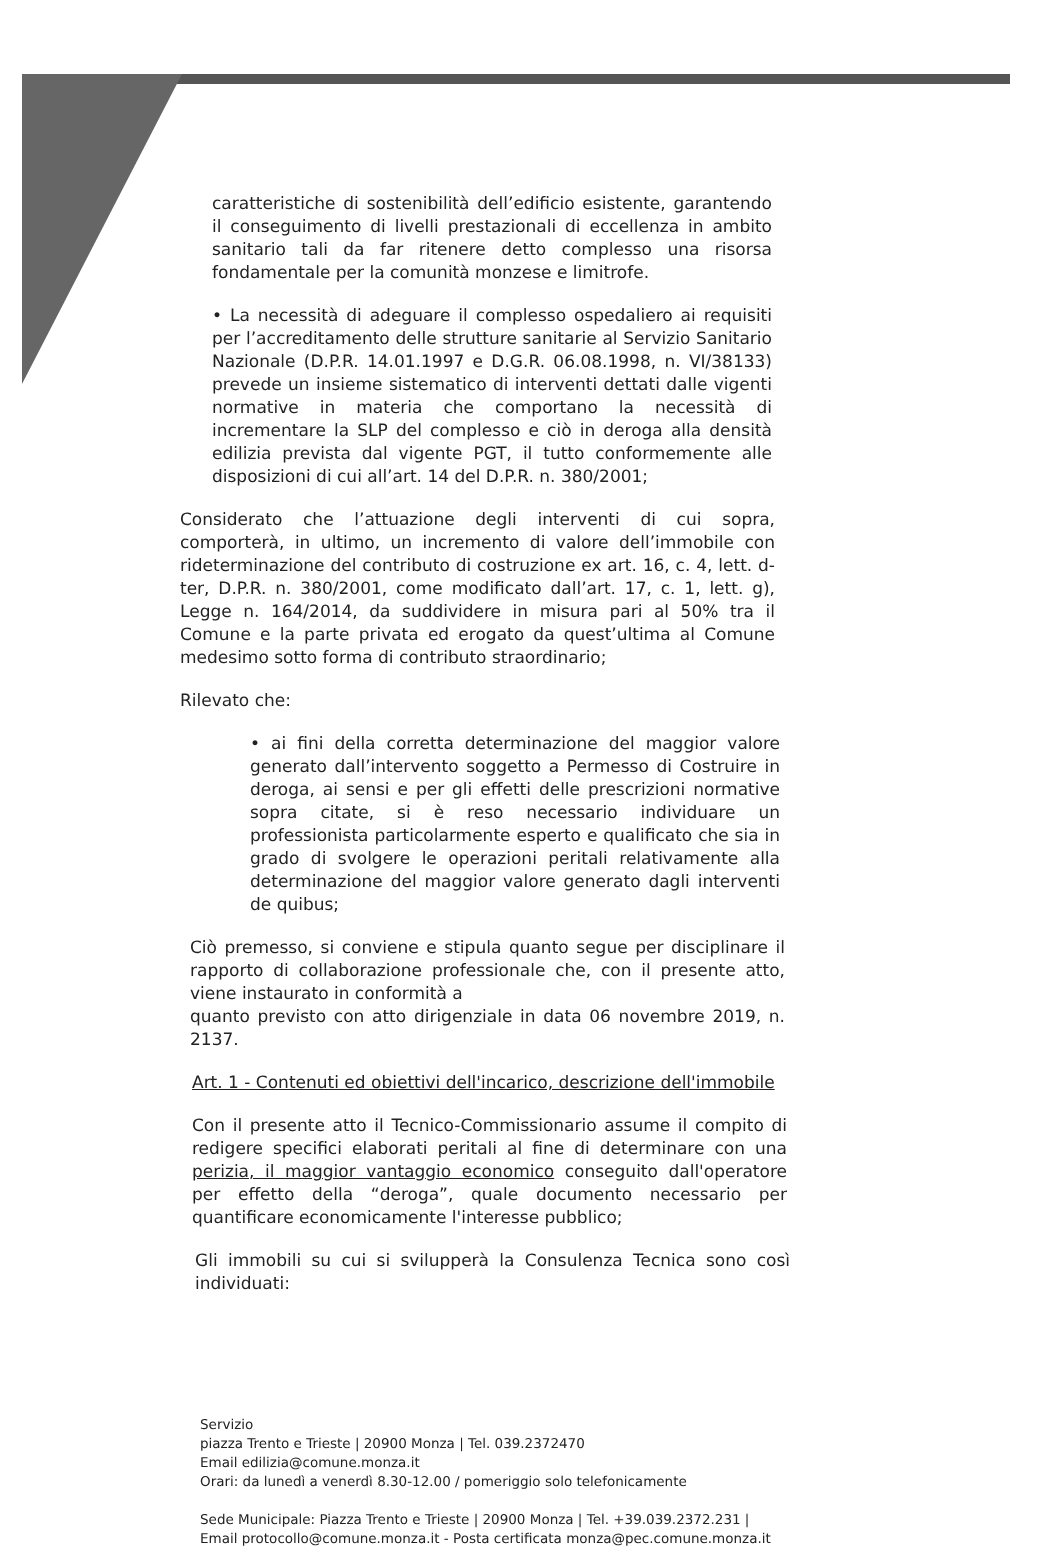caratteristiche di sostenibilità dell’edificio esistente, garantendo il conseguimento di livelli prestazionali di eccellenza in ambito sanitario tali da far ritenere detto complesso una risorsa fondamentale per la comunità monzese e limitrofe.
• La necessità di adeguare il complesso ospedaliero ai requisiti per l’accreditamento delle strutture sanitarie al Servizio Sanitario Nazionale (D.P.R. 14.01.1997 e D.G.R. 06.08.1998, n. VI/38133) prevede un insieme sistematico di interventi dettati dalle vigenti normative in materia che comportano la necessità di incrementare la SLP del complesso e ciò in deroga alla densità edilizia prevista dal vigente PGT, il tutto conformemente alle disposizioni di cui all’art. 14 del D.P.R. n. 380/2001;
Considerato che l’attuazione degli interventi di cui sopra, comporterà, in ultimo, un incremento di valore dell’immobile con rideterminazione del contributo di costruzione ex art. 16, c. 4, lett. d-ter, D.P.R. n. 380/2001, come modificato dall’art. 17, c. 1, lett. g), Legge n. 164/2014, da suddividere in misura pari al 50% tra il Comune e la parte privata ed erogato da quest’ultima al Comune medesimo sotto forma di contributo straordinario;
Rilevato che:
• ai fini della corretta determinazione del maggior valore generato dall’intervento soggetto a Permesso di Costruire in deroga, ai sensi e per gli effetti delle prescrizioni normative sopra citate, si è reso necessario individuare un professionista particolarmente esperto e qualificato che sia in grado di svolgere le operazioni peritali relativamente alla determinazione del maggior valore generato dagli interventi de quibus;
Ciò premesso, si conviene e stipula quanto segue per disciplinare il rapporto di collaborazione professionale che, con il presente atto, viene instaurato in conformità a
quanto previsto con atto dirigenziale in data 06 novembre 2019, n. 2137.
Art. 1 - Contenuti ed obiettivi dell'incarico, descrizione dell'immobile
Con il presente atto il Tecnico-Commissionario assume il compito di redigere specifici elaborati peritali al fine di determinare con una perizia, il maggior vantaggio economico conseguito dall'operatore per effetto della “deroga”, quale documento necessario per quantificare economicamente l'interesse pubblico;
Gli immobili su cui si svilupperà la Consulenza Tecnica sono così individuati:
Servizio
piazza Trento e Trieste | 20900 Monza | Tel. 039.2372470
Email edilizia@comune.monza.it
Orari: da lunedì a venerdì 8.30-12.00 / pomeriggio solo telefonicamente
Sede Municipale: Piazza Trento e Trieste | 20900 Monza | Tel. +39.039.2372.231 |
Email protocollo@comune.monza.it - Posta certificata monza@pec.comune.monza.it